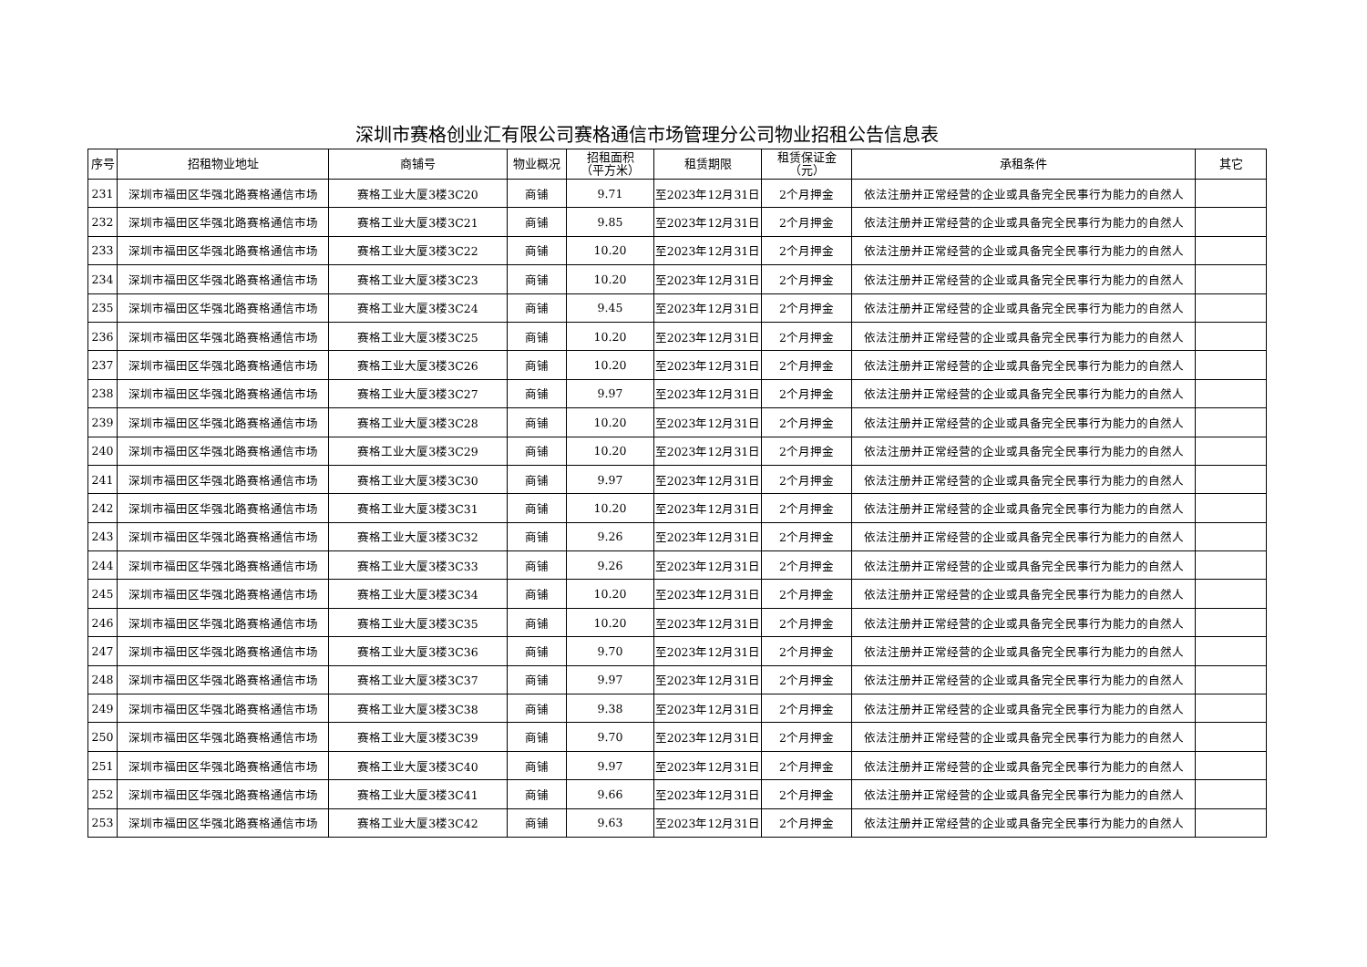深圳市赛格创业汇有限公司赛格通信市场管理分公司物业招租公告信息表
| 序号 | 招租物业地址 | 商铺号 | 物业概况 | 招租面积 （平方米） | 租赁期限 | 租赁保证金 （元） | 承租条件 | 其它 |
| --- | --- | --- | --- | --- | --- | --- | --- | --- |
| 231 | 深圳市福田区华强北路赛格通信市场 | 赛格工业大厦3楼3C20 | 商铺 | 9.71 | 至2023年12月31日 | 2个月押金 | 依法注册并正常经营的企业或具备完全民事行为能力的自然人 | |
| 232 | 深圳市福田区华强北路赛格通信市场 | 赛格工业大厦3楼3C21 | 商铺 | 9.85 | 至2023年12月31日 | 2个月押金 | 依法注册并正常经营的企业或具备完全民事行为能力的自然人 | |
| 233 | 深圳市福田区华强北路赛格通信市场 | 赛格工业大厦3楼3C22 | 商铺 | 10.20 | 至2023年12月31日 | 2个月押金 | 依法注册并正常经营的企业或具备完全民事行为能力的自然人 | |
| 234 | 深圳市福田区华强北路赛格通信市场 | 赛格工业大厦3楼3C23 | 商铺 | 10.20 | 至2023年12月31日 | 2个月押金 | 依法注册并正常经营的企业或具备完全民事行为能力的自然人 | |
| 235 | 深圳市福田区华强北路赛格通信市场 | 赛格工业大厦3楼3C24 | 商铺 | 9.45 | 至2023年12月31日 | 2个月押金 | 依法注册并正常经营的企业或具备完全民事行为能力的自然人 | |
| 236 | 深圳市福田区华强北路赛格通信市场 | 赛格工业大厦3楼3C25 | 商铺 | 10.20 | 至2023年12月31日 | 2个月押金 | 依法注册并正常经营的企业或具备完全民事行为能力的自然人 | |
| 237 | 深圳市福田区华强北路赛格通信市场 | 赛格工业大厦3楼3C26 | 商铺 | 10.20 | 至2023年12月31日 | 2个月押金 | 依法注册并正常经营的企业或具备完全民事行为能力的自然人 | |
| 238 | 深圳市福田区华强北路赛格通信市场 | 赛格工业大厦3楼3C27 | 商铺 | 9.97 | 至2023年12月31日 | 2个月押金 | 依法注册并正常经营的企业或具备完全民事行为能力的自然人 | |
| 239 | 深圳市福田区华强北路赛格通信市场 | 赛格工业大厦3楼3C28 | 商铺 | 10.20 | 至2023年12月31日 | 2个月押金 | 依法注册并正常经营的企业或具备完全民事行为能力的自然人 | |
| 240 | 深圳市福田区华强北路赛格通信市场 | 赛格工业大厦3楼3C29 | 商铺 | 10.20 | 至2023年12月31日 | 2个月押金 | 依法注册并正常经营的企业或具备完全民事行为能力的自然人 | |
| 241 | 深圳市福田区华强北路赛格通信市场 | 赛格工业大厦3楼3C30 | 商铺 | 9.97 | 至2023年12月31日 | 2个月押金 | 依法注册并正常经营的企业或具备完全民事行为能力的自然人 | |
| 242 | 深圳市福田区华强北路赛格通信市场 | 赛格工业大厦3楼3C31 | 商铺 | 10.20 | 至2023年12月31日 | 2个月押金 | 依法注册并正常经营的企业或具备完全民事行为能力的自然人 | |
| 243 | 深圳市福田区华强北路赛格通信市场 | 赛格工业大厦3楼3C32 | 商铺 | 9.26 | 至2023年12月31日 | 2个月押金 | 依法注册并正常经营的企业或具备完全民事行为能力的自然人 | |
| 244 | 深圳市福田区华强北路赛格通信市场 | 赛格工业大厦3楼3C33 | 商铺 | 9.26 | 至2023年12月31日 | 2个月押金 | 依法注册并正常经营的企业或具备完全民事行为能力的自然人 | |
| 245 | 深圳市福田区华强北路赛格通信市场 | 赛格工业大厦3楼3C34 | 商铺 | 10.20 | 至2023年12月31日 | 2个月押金 | 依法注册并正常经营的企业或具备完全民事行为能力的自然人 | |
| 246 | 深圳市福田区华强北路赛格通信市场 | 赛格工业大厦3楼3C35 | 商铺 | 10.20 | 至2023年12月31日 | 2个月押金 | 依法注册并正常经营的企业或具备完全民事行为能力的自然人 | |
| 247 | 深圳市福田区华强北路赛格通信市场 | 赛格工业大厦3楼3C36 | 商铺 | 9.70 | 至2023年12月31日 | 2个月押金 | 依法注册并正常经营的企业或具备完全民事行为能力的自然人 | |
| 248 | 深圳市福田区华强北路赛格通信市场 | 赛格工业大厦3楼3C37 | 商铺 | 9.97 | 至2023年12月31日 | 2个月押金 | 依法注册并正常经营的企业或具备完全民事行为能力的自然人 | |
| 249 | 深圳市福田区华强北路赛格通信市场 | 赛格工业大厦3楼3C38 | 商铺 | 9.38 | 至2023年12月31日 | 2个月押金 | 依法注册并正常经营的企业或具备完全民事行为能力的自然人 | |
| 250 | 深圳市福田区华强北路赛格通信市场 | 赛格工业大厦3楼3C39 | 商铺 | 9.70 | 至2023年12月31日 | 2个月押金 | 依法注册并正常经营的企业或具备完全民事行为能力的自然人 | |
| 251 | 深圳市福田区华强北路赛格通信市场 | 赛格工业大厦3楼3C40 | 商铺 | 9.97 | 至2023年12月31日 | 2个月押金 | 依法注册并正常经营的企业或具备完全民事行为能力的自然人 | |
| 252 | 深圳市福田区华强北路赛格通信市场 | 赛格工业大厦3楼3C41 | 商铺 | 9.66 | 至2023年12月31日 | 2个月押金 | 依法注册并正常经营的企业或具备完全民事行为能力的自然人 | |
| 253 | 深圳市福田区华强北路赛格通信市场 | 赛格工业大厦3楼3C42 | 商铺 | 9.63 | 至2023年12月31日 | 2个月押金 | 依法注册并正常经营的企业或具备完全民事行为能力的自然人 | |